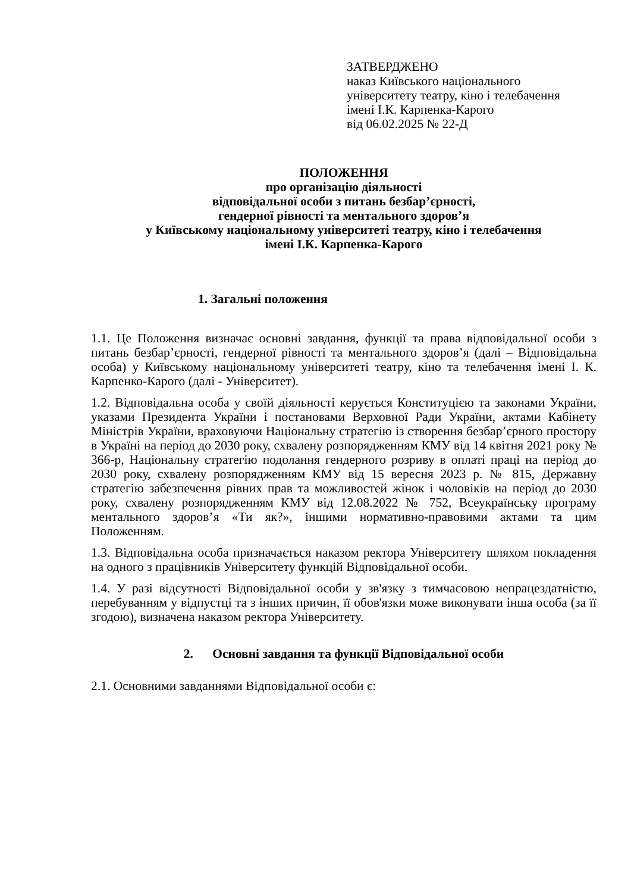ЗАТВЕРДЖЕНО
наказ Київського національного
університету театру, кіно і телебачення
імені І.К. Карпенка-Карого
від 06.02.2025 № 22-Д
ПОЛОЖЕННЯ
про організацію діяльності
відповідальної особи з питань безбар’єрності,
гендерної рівності та ментального здоров’я
у Київському національному університеті театру, кіно і телебачення
імені І.К. Карпенка-Карого
1. Загальні положення
1.1. Це Положення визначає основні завдання, функції та права відповідальної особи з питань безбар’єрності, гендерної рівності та ментального здоров’я (далі – Відповідальна особа) у Київському національному університеті театру, кіно та телебачення імені І. К. Карпенко-Карого (далі - Університет).
1.2. Відповідальна особа у своїй діяльності керується Конституцією та законами України, указами Президента України і постановами Верховної Ради України, актами Кабінету Міністрів України, враховуючи Національну стратегію із створення безбар’єрного простору в Україні на період до 2030 року, схвалену розпорядженням КМУ від 14 квітня 2021 року № 366-р, Національну стратегію подолання гендерного розриву в оплаті праці на період до 2030 року, схвалену розпорядженням КМУ від 15 вересня 2023 р. № 815, Державну стратегію забезпечення рівних прав та можливостей жінок і чоловіків на період до 2030 року, схвалену розпорядженням КМУ від 12.08.2022 № 752, Всеукраїнську програму ментального здоров’я «Ти як?», іншими нормативно-правовими актами та цим Положенням.
1.3. Відповідальна особа призначається наказом ректора Університету шляхом покладення на одного з працівників Університету функцій Відповідальної особи.
1.4. У разі відсутності Відповідальної особи у зв'язку з тимчасовою непрацездатністю, перебуванням у відпустці та з інших причин, її обов'язки може виконувати інша особа (за її згодою), визначена наказом ректора Університету.
2. Основні завдання та функції Відповідальної особи
2.1. Основними завданнями Відповідальної особи є: